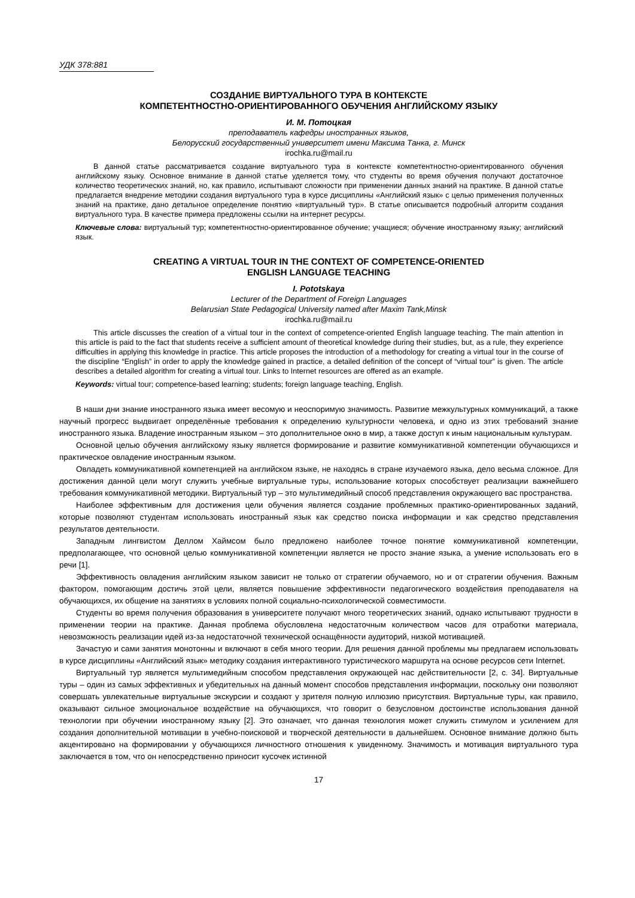УДК 378:881
СОЗДАНИЕ ВИРТУАЛЬНОГО ТУРА В КОНТЕКСТЕ
КОМПЕТЕНТНОСТНО-ОРИЕНТИРОВАННОГО ОБУЧЕНИЯ АНГЛИЙСКОМУ ЯЗЫКУ
И. М. Потоцкая
преподаватель кафедры иностранных языков,
Белорусский государственный университет имени Максима Танка, г. Минск
irochka.ru@mail.ru
В данной статье рассматривается создание виртуального тура в контексте компетентностно-ориентированного обучения английскому языку. Основное внимание в данной статье уделяется тому, что студенты во время обучения получают достаточное количество теоретических знаний, но, как правило, испытывают сложности при применении данных знаний на практике. В данной статье предлагается внедрение методики создания виртуального тура в курсе дисциплины «Английский язык» с целью применения полученных знаний на практике, дано детальное определение понятию «виртуальный тур». В статье описывается подробный алгоритм создания виртуального тура. В качестве примера предложены ссылки на интернет ресурсы.
Ключевые слова: виртуальный тур; компетентностно-ориентированное обучение; учащиеся; обучение иностранному языку; английский язык.
CREATING A VIRTUAL TOUR IN THE CONTEXT OF COMPETENCE-ORIENTED
ENGLISH LANGUAGE TEACHING
I. Pototskaya
Lecturer of the Department of Foreign Languages
Belarusian State Pedagogical University named after Maxim Tank,Minsk
irochka.ru@mail.ru
This article discusses the creation of a virtual tour in the context of competence-oriented English language teaching. The main attention in this article is paid to the fact that students receive a sufficient amount of theoretical knowledge during their studies, but, as a rule, they experience difficulties in applying this knowledge in practice. This article proposes the introduction of a methodology for creating a virtual tour in the course of the discipline “English” in order to apply the knowledge gained in practice, a detailed definition of the concept of “virtual tour” is given. The article describes a detailed algorithm for creating a virtual tour. Links to Internet resources are offered as an example.
Keywords: virtual tour; competence-based learning; students; foreign language teaching, English.
В наши дни знание иностранного языка имеет весомую и неоспоримую значимость. Развитие межкультурных коммуникаций, а также научный прогресс выдвигает определённые требования к определению культурности человека, и одно из этих требований знание иностранного языка. Владение иностранным языком – это дополнительное окно в мир, а также доступ к иным национальным культурам.
Основной целью обучения английскому языку является формирование и развитие коммуникативной компетенции обучающихся и практическое овладение иностранным языком.
Овладеть коммуникативной компетенцией на английском языке, не находясь в стране изучаемого языка, дело весьма сложное. Для достижения данной цели могут служить учебные виртуальные туры, использование которых способствует реализации важнейшего требования коммуникативной методики. Виртуальный тур – это мультимедийный способ представления окружающего вас пространства.
Наиболее эффективным для достижения цели обучения является создание проблемных практико-ориентированных заданий, которые позволяют студентам использовать иностранный язык как средство поиска информации и как средство представления результатов деятельности.
Западным лингвистом Деллом Хаймсом было предложено наиболее точное понятие коммуникативной компетенции, предполагающее, что основной целью коммуникативной компетенции является не просто знание языка, а умение использовать его в речи [1].
Эффективность овладения английским языком зависит не только от стратегии обучаемого, но и от стратегии обучения. Важным фактором, помогающим достичь этой цели, является повышение эффективности педагогического воздействия преподавателя на обучающихся, их общение на занятиях в условиях полной социально-психологической совместимости.
Студенты во время получения образования в университете получают много теоретических знаний, однако испытывают трудности в применении теории на практике. Данная проблема обусловлена недостаточным количеством часов для отработки материала, невозможность реализации идей из-за недостаточной технической оснащённости аудиторий, низкой мотивацией.
Зачастую и сами занятия монотонны и включают в себя много теории. Для решения данной проблемы мы предлагаем использовать в курсе дисциплины «Английский язык» методику создания интерактивного туристического маршрута на основе ресурсов сети Internet.
Виртуальный тур является мультимедийным способом представления окружающей нас действительности [2, с. 34]. Виртуальные туры – один из самых эффективных и убедительных на данный момент способов представления информации, поскольку они позволяют совершать увлекательные виртуальные экскурсии и создают у зрителя полную иллюзию присутствия. Виртуальные туры, как правило, оказывают сильное эмоциональное воздействие на обучающихся, что говорит о безусловном достоинстве использования данной технологии при обучении иностранному языку [2]. Это означает, что данная технология может служить стимулом и усилением для создания дополнительной мотивации в учебно-поисковой и творческой деятельности в дальнейшем. Основное внимание должно быть акцентировано на формировании у обучающихся личностного отношения к увиденному. Значимость и мотивация виртуального тура заключается в том, что он непосредственно приносит кусочек истинной
17